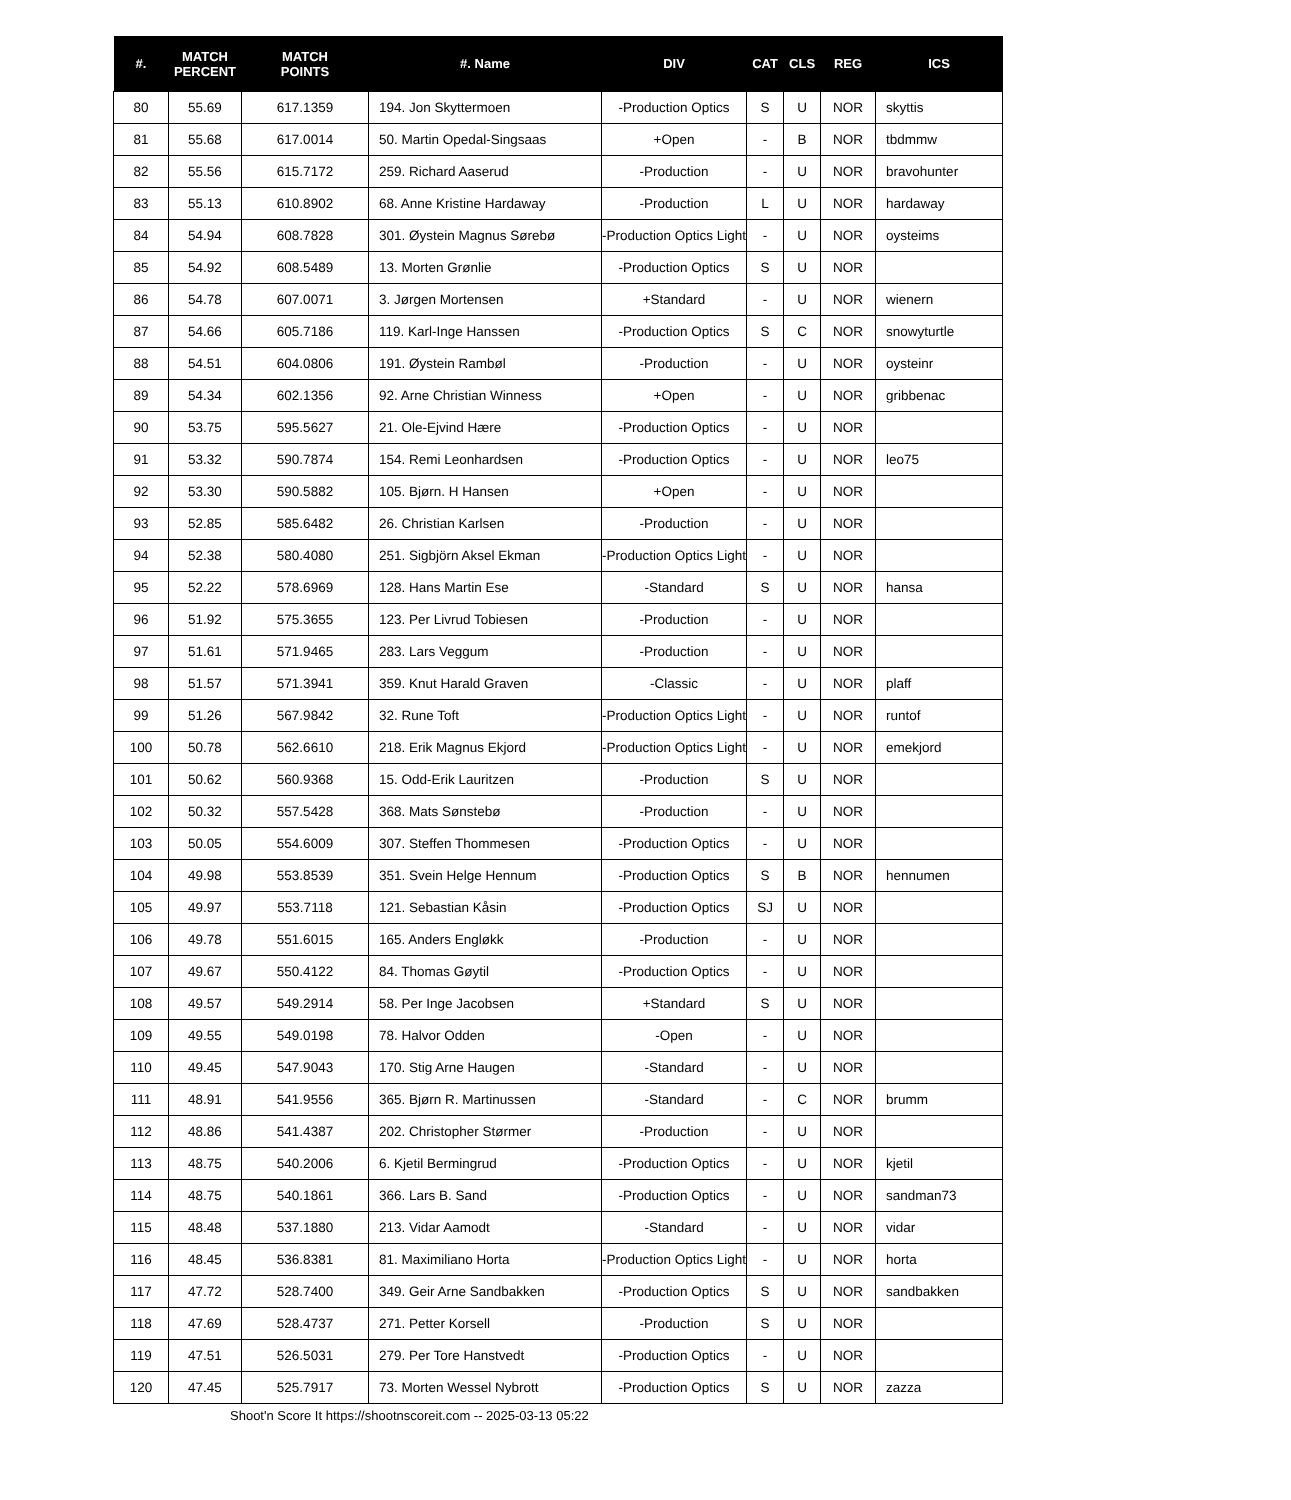| #. | MATCH PERCENT | MATCH POINTS | #. Name | DIV | CAT | CLS | REG | ICS |
| --- | --- | --- | --- | --- | --- | --- | --- | --- |
| 80 | 55.69 | 617.1359 | 194. Jon Skyttermoen | -Production Optics | S | U | NOR | skyttis |
| 81 | 55.68 | 617.0014 | 50. Martin Opedal-Singsaas | +Open | - | B | NOR | tbdmmw |
| 82 | 55.56 | 615.7172 | 259. Richard Aaserud | -Production | - | U | NOR | bravohunter |
| 83 | 55.13 | 610.8902 | 68. Anne Kristine Hardaway | -Production | L | U | NOR | hardaway |
| 84 | 54.94 | 608.7828 | 301. Øystein Magnus Sørebø | -Production Optics Light | - | U | NOR | oysteims |
| 85 | 54.92 | 608.5489 | 13. Morten Grønlie | -Production Optics | S | U | NOR | |
| 86 | 54.78 | 607.0071 | 3. Jørgen Mortensen | +Standard | - | U | NOR | wienern |
| 87 | 54.66 | 605.7186 | 119. Karl-Inge Hanssen | -Production Optics | S | C | NOR | snowyturtle |
| 88 | 54.51 | 604.0806 | 191. Øystein Rambøl | -Production | - | U | NOR | oysteinr |
| 89 | 54.34 | 602.1356 | 92. Arne Christian Winness | +Open | - | U | NOR | gribbenac |
| 90 | 53.75 | 595.5627 | 21. Ole-Ejvind Hære | -Production Optics | - | U | NOR | |
| 91 | 53.32 | 590.7874 | 154. Remi Leonhardsen | -Production Optics | - | U | NOR | leo75 |
| 92 | 53.30 | 590.5882 | 105. Bjørn. H Hansen | +Open | - | U | NOR | |
| 93 | 52.85 | 585.6482 | 26. Christian Karlsen | -Production | - | U | NOR | |
| 94 | 52.38 | 580.4080 | 251. Sigbjörn Aksel Ekman | -Production Optics Light | - | U | NOR | |
| 95 | 52.22 | 578.6969 | 128. Hans Martin Ese | -Standard | S | U | NOR | hansa |
| 96 | 51.92 | 575.3655 | 123. Per Livrud Tobiesen | -Production | - | U | NOR | |
| 97 | 51.61 | 571.9465 | 283. Lars Veggum | -Production | - | U | NOR | |
| 98 | 51.57 | 571.3941 | 359. Knut Harald Graven | -Classic | - | U | NOR | plaff |
| 99 | 51.26 | 567.9842 | 32. Rune Toft | -Production Optics Light | - | U | NOR | runtof |
| 100 | 50.78 | 562.6610 | 218. Erik Magnus Ekjord | -Production Optics Light | - | U | NOR | emekjord |
| 101 | 50.62 | 560.9368 | 15. Odd-Erik Lauritzen | -Production | S | U | NOR | |
| 102 | 50.32 | 557.5428 | 368. Mats Sønstebø | -Production | - | U | NOR | |
| 103 | 50.05 | 554.6009 | 307. Steffen Thommesen | -Production Optics | - | U | NOR | |
| 104 | 49.98 | 553.8539 | 351. Svein Helge Hennum | -Production Optics | S | B | NOR | hennumen |
| 105 | 49.97 | 553.7118 | 121. Sebastian Kåsin | -Production Optics | SJ | U | NOR | |
| 106 | 49.78 | 551.6015 | 165. Anders Engløkk | -Production | - | U | NOR | |
| 107 | 49.67 | 550.4122 | 84. Thomas Gøytil | -Production Optics | - | U | NOR | |
| 108 | 49.57 | 549.2914 | 58. Per Inge Jacobsen | +Standard | S | U | NOR | |
| 109 | 49.55 | 549.0198 | 78. Halvor Odden | -Open | - | U | NOR | |
| 110 | 49.45 | 547.9043 | 170. Stig Arne Haugen | -Standard | - | U | NOR | |
| 111 | 48.91 | 541.9556 | 365. Bjørn R. Martinussen | -Standard | - | C | NOR | brumm |
| 112 | 48.86 | 541.4387 | 202. Christopher Størmer | -Production | - | U | NOR | |
| 113 | 48.75 | 540.2006 | 6. Kjetil Bermingrud | -Production Optics | - | U | NOR | kjetil |
| 114 | 48.75 | 540.1861 | 366. Lars B. Sand | -Production Optics | - | U | NOR | sandman73 |
| 115 | 48.48 | 537.1880 | 213. Vidar Aamodt | -Standard | - | U | NOR | vidar |
| 116 | 48.45 | 536.8381 | 81. Maximiliano Horta | -Production Optics Light | - | U | NOR | horta |
| 117 | 47.72 | 528.7400 | 349. Geir Arne Sandbakken | -Production Optics | S | U | NOR | sandbakken |
| 118 | 47.69 | 528.4737 | 271. Petter Korsell | -Production | S | U | NOR | |
| 119 | 47.51 | 526.5031 | 279. Per Tore Hanstvedt | -Production Optics | - | U | NOR | |
| 120 | 47.45 | 525.7917 | 73. Morten Wessel Nybrott | -Production Optics | S | U | NOR | zazza |
Shoot'n Score It https://shootnscoreit.com -- 2025-03-13 05:22